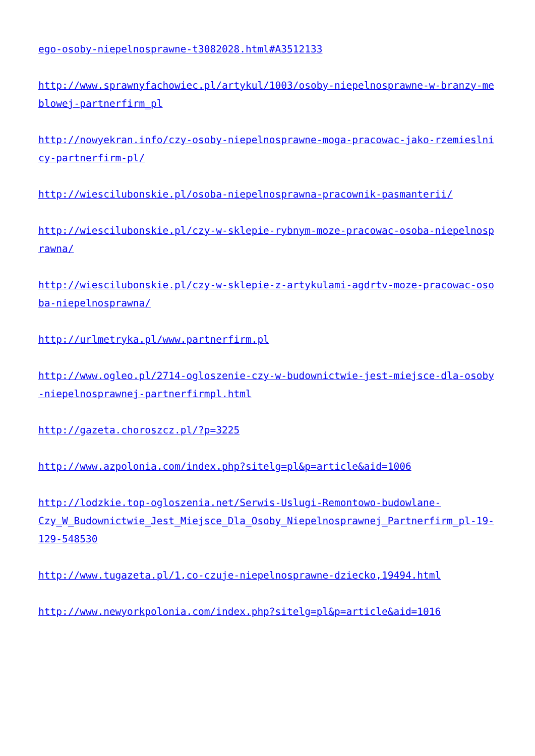ego-osoby-niepelnosprawne-t3082028.html#A3512133
http://www.sprawnyfachowiec.pl/artykul/1003/osoby-niepelnosprawne-w-branzy-meblowej-partnerfirm_pl
http://nowyekran.info/czy-osoby-niepelnosprawne-moga-pracowac-jako-rzemieslnicy-partnerfirm-pl/
http://wiescilubonskie.pl/osoba-niepelnosprawna-pracownik-pasmanterii/
http://wiescilubonskie.pl/czy-w-sklepie-rybnym-moze-pracowac-osoba-niepelnosprawna/
http://wiescilubonskie.pl/czy-w-sklepie-z-artykulami-agdrtv-moze-pracowac-osoba-niepelnosprawna/
http://urlmetryka.pl/www.partnerfirm.pl
http://www.ogleo.pl/2714-ogloszenie-czy-w-budownictwie-jest-miejsce-dla-osoby-niepelnosprawnej-partnerfirmpl.html
http://gazeta.choroszcz.pl/?p=3225
http://www.azpolonia.com/index.php?sitelg=pl&p=article&aid=1006
http://lodzkie.top-ogloszenia.net/Serwis-Uslugi-Remontowo-budowlane-
Czy_W_Budownictwie_Jest_Miejsce_Dla_Osoby_Niepelnosprawnej_Partnerfirm_pl-19-129-548530
http://www.tugazeta.pl/1,co-czuje-niepelnosprawne-dziecko,19494.html
http://www.newyorkpolonia.com/index.php?sitelg=pl&p=article&aid=1016